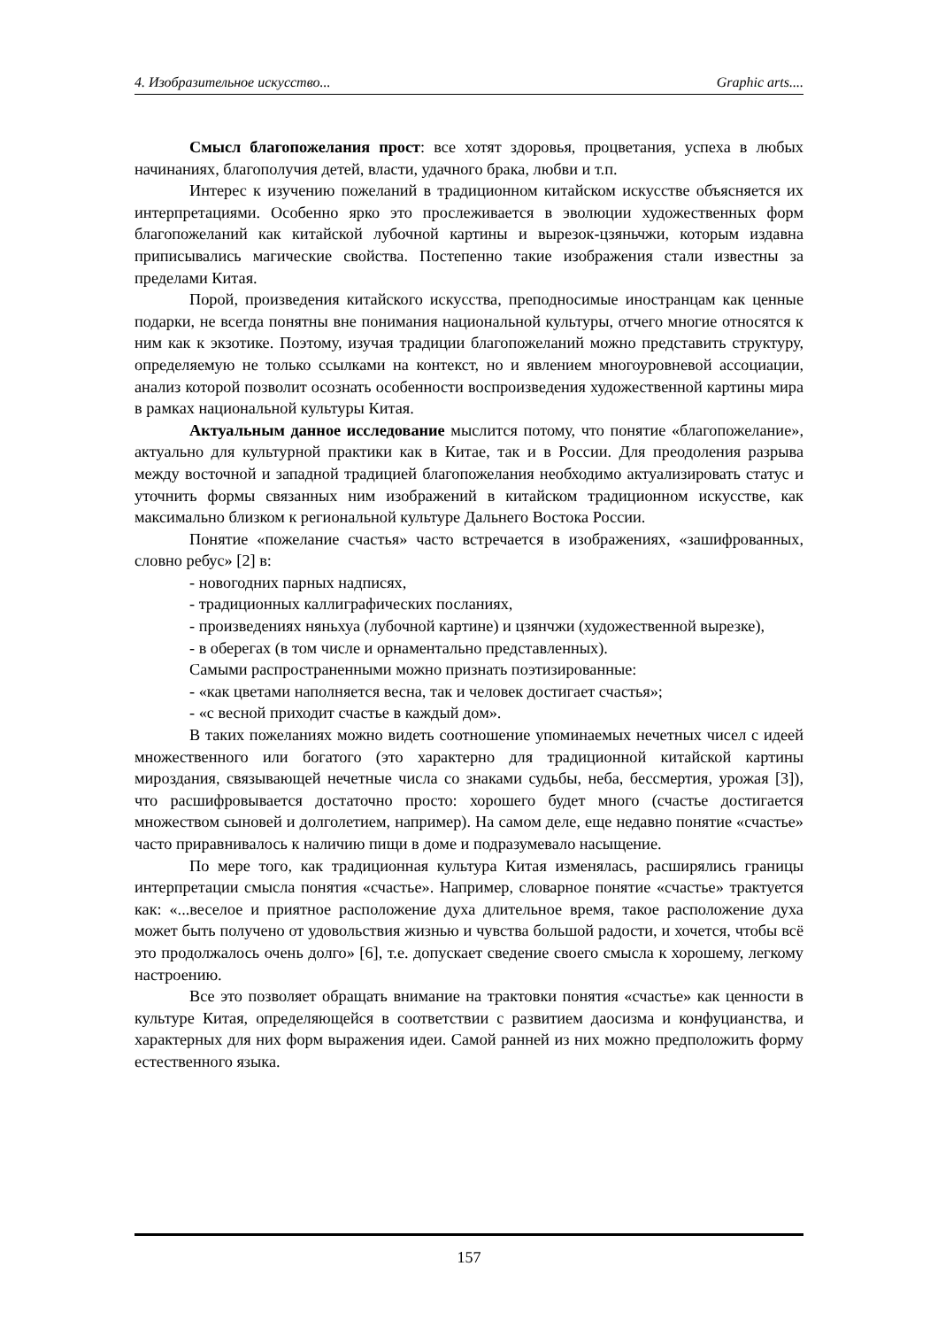4. Изобразительное искусство... Graphic arts....
Смысл благопожелания прост: все хотят здоровья, процветания, успеха в любых начинаниях, благополучия детей, власти, удачного брака, любви и т.п.
Интерес к изучению пожеланий в традиционном китайском искусстве объясняется их интерпретациями. Особенно ярко это прослеживается в эволюции художественных форм благопожеланий как китайской лубочной картины и вырезок-цзяньчжи, которым издавна приписывались магические свойства. Постепенно такие изображения стали известны за пределами Китая.
Порой, произведения китайского искусства, преподносимые иностранцам как ценные подарки, не всегда понятны вне понимания национальной культуры, отчего многие относятся к ним как к экзотике. Поэтому, изучая традиции благопожеланий можно представить структуру, определяемую не только ссылками на контекст, но и явлением многоуровневой ассоциации, анализ которой позволит осознать особенности воспроизведения художественной картины мира в рамках национальной культуры Китая.
Актуальным данное исследование мыслится потому, что понятие «благопожелание», актуально для культурной практики как в Китае, так и в России. Для преодоления разрыва между восточной и западной традицией благопожелания необходимо актуализировать статус и уточнить формы связанных ним изображений в китайском традиционном искусстве, как максимально близком к региональной культуре Дальнего Востока России.
Понятие «пожелание счастья» часто встречается в изображениях, «зашифрованных, словно ребус» [2] в:
- новогодних парных надписях,
- традиционных каллиграфических посланиях,
- произведениях няньхуа (лубочной картине) и цзянчжи (художественной вырезке),
- в оберегах (в том числе и орнаментально представленных).
Самыми распространенными можно признать поэтизированные:
- «как цветами наполняется весна, так и человек достигает счастья»;
- «с весной приходит счастье в каждый дом».
В таких пожеланиях можно видеть соотношение упоминаемых нечетных чисел с идеей множественного или богатого (это характерно для традиционной китайской картины мироздания, связывающей нечетные числа со знаками судьбы, неба, бессмертия, урожая [3]), что расшифровывается достаточно просто: хорошего будет много (счастье достигается множеством сыновей и долголетием, например). На самом деле, еще недавно понятие «счастье» часто приравнивалось к наличию пищи в доме и подразумевало насыщение.
По мере того, как традиционная культура Китая изменялась, расширялись границы интерпретации смысла понятия «счастье». Например, словарное понятие «счастье» трактуется как: «...веселое и приятное расположение духа длительное время, такое расположение духа может быть получено от удовольствия жизнью и чувства большой радости, и хочется, чтобы всё это продолжалось очень долго» [6], т.е. допускает сведение своего смысла к хорошему, легкому настроению.
Все это позволяет обращать внимание на трактовки понятия «счастье» как ценности в культуре Китая, определяющейся в соответствии с развитием даосизма и конфуцианства, и характерных для них форм выражения идеи. Самой ранней из них можно предположить форму естественного языка.
157